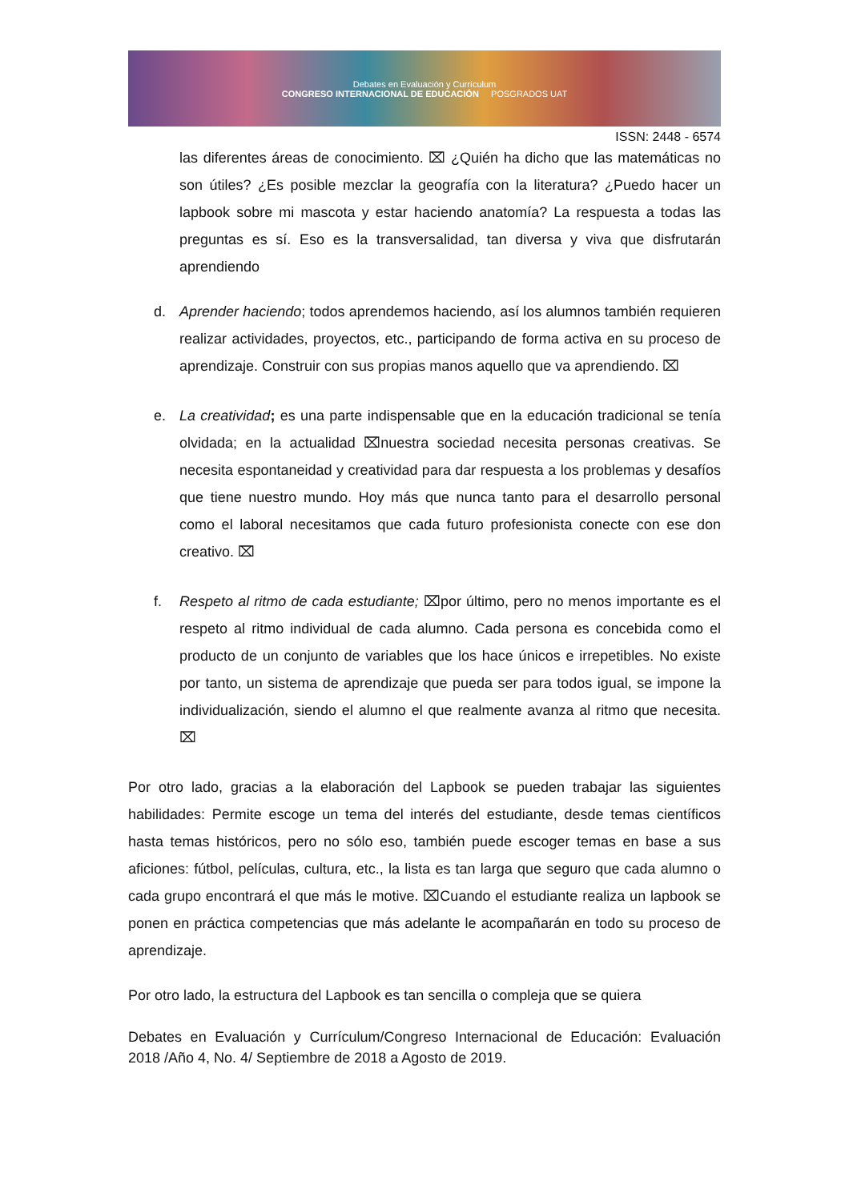Debates en Evaluación y Currículum
CONGRESO INTERNACIONAL DE EDUCACIÓN POSGRADOS UAT
ISSN: 2448 - 6574
las diferentes áreas de conocimiento. ⌧ ¿Quién ha dicho que las matemáticas no son útiles? ¿Es posible mezclar la geografía con la literatura? ¿Puedo hacer un lapbook sobre mi mascota y estar haciendo anatomía? La respuesta a todas las preguntas es sí. Eso es la transversalidad, tan diversa y viva que disfrutarán aprendiendo
d. Aprender haciendo; todos aprendemos haciendo, así los alumnos también requieren realizar actividades, proyectos, etc., participando de forma activa en su proceso de aprendizaje. Construir con sus propias manos aquello que va aprendiendo. ⌧
e. La creatividad; es una parte indispensable que en la educación tradicional se tenía olvidada; en la actualidad ⌧nuestra sociedad necesita personas creativas. Se necesita espontaneidad y creatividad para dar respuesta a los problemas y desafíos que tiene nuestro mundo. Hoy más que nunca tanto para el desarrollo personal como el laboral necesitamos que cada futuro profesionista conecte con ese don creativo. ⌧
f. Respeto al ritmo de cada estudiante; ⌧por último, pero no menos importante es el respeto al ritmo individual de cada alumno. Cada persona es concebida como el producto de un conjunto de variables que los hace únicos e irrepetibles. No existe por tanto, un sistema de aprendizaje que pueda ser para todos igual, se impone la individualización, siendo el alumno el que realmente avanza al ritmo que necesita. ⌧
Por otro lado, gracias a la elaboración del Lapbook se pueden trabajar las siguientes habilidades: Permite escoge un tema del interés del estudiante, desde temas científicos hasta temas históricos, pero no sólo eso, también puede escoger temas en base a sus aficiones: fútbol, películas, cultura, etc., la lista es tan larga que seguro que cada alumno o cada grupo encontrará el que más le motive. ⌧Cuando el estudiante realiza un lapbook se ponen en práctica competencias que más adelante le acompañarán en todo su proceso de aprendizaje.
Por otro lado, la estructura del Lapbook es tan sencilla o compleja que se quiera
Debates en Evaluación y Currículum/Congreso Internacional de Educación: Evaluación 2018 /Año 4, No. 4/ Septiembre de 2018 a Agosto de 2019.